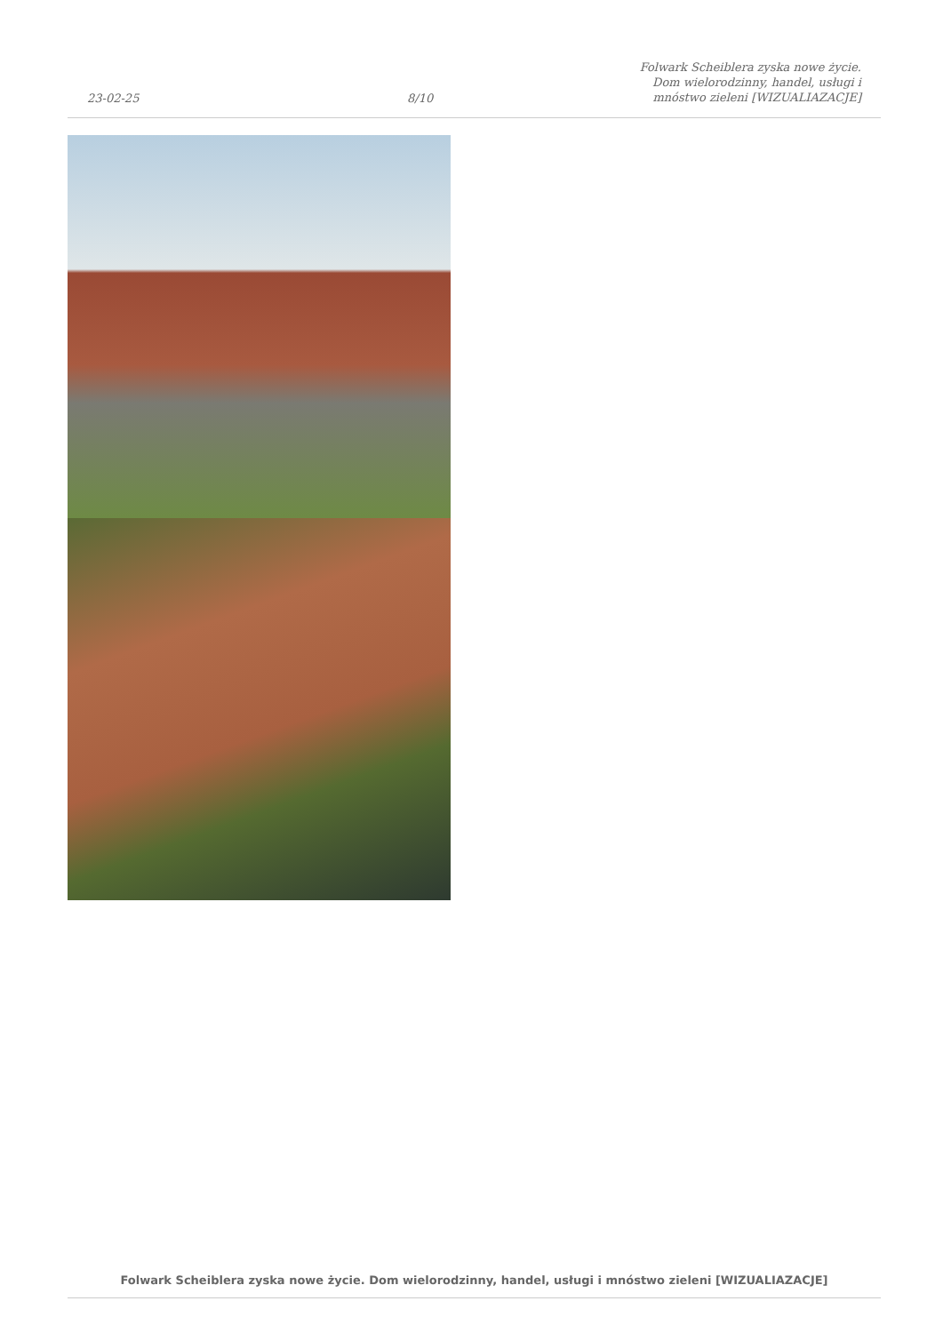23-02-25
8/10
Folwark Scheiblera zyska nowe życie.
Dom wielorodzinny, handel, usługi i
mnóstwo zieleni [WIZUALIAZACJE]
Folwark Scheiblera zyska nowe życie. Dom wielorodzinny, handel, usługi i mnóstwo zieleni [WIZUALIAZACJE]